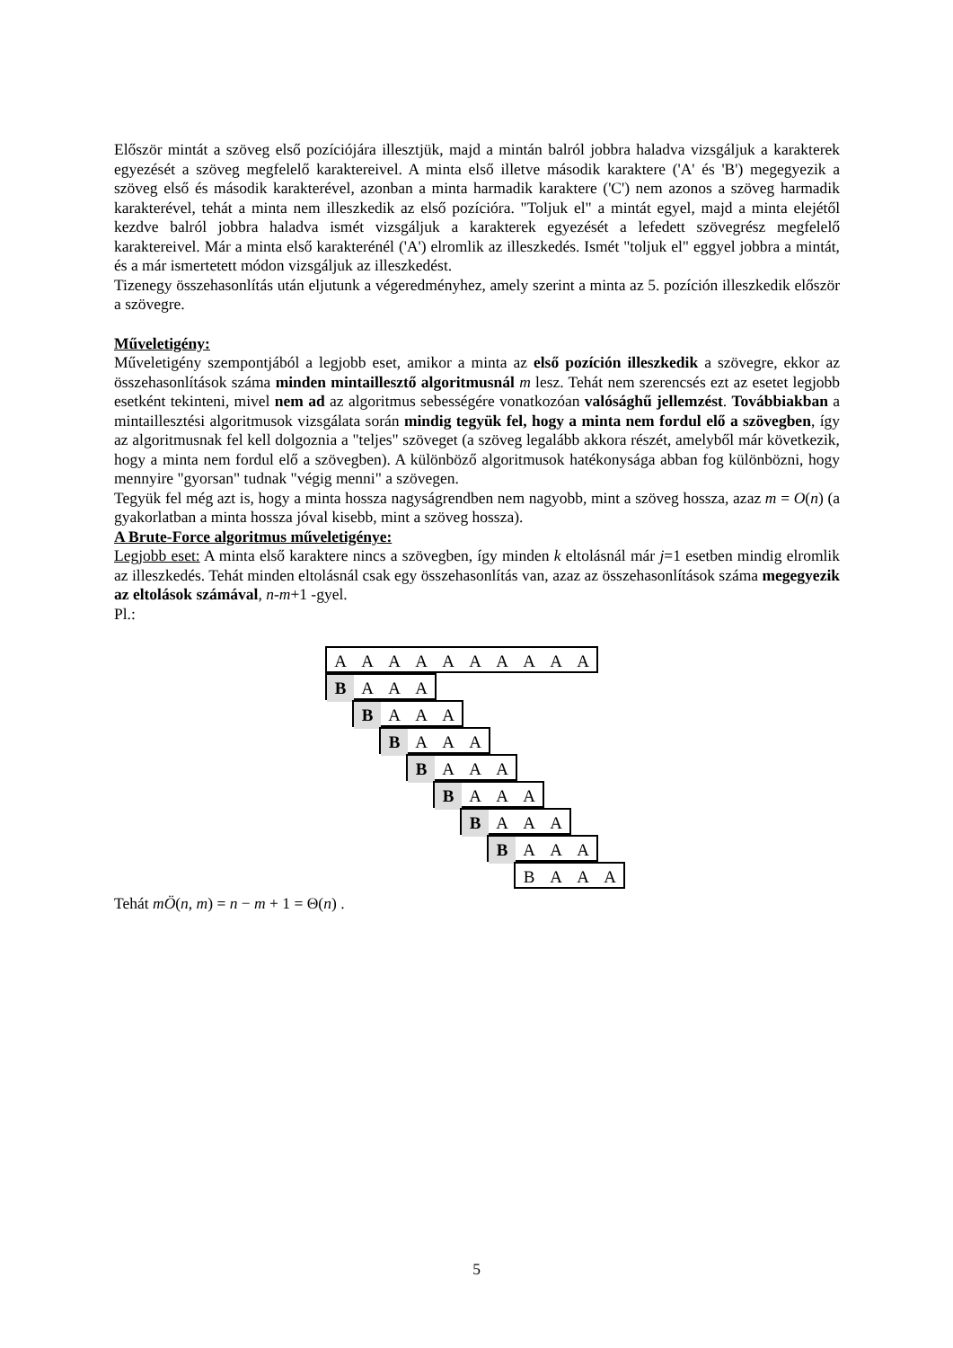Először mintát a szöveg első pozíciójára illesztjük, majd a mintán balról jobbra haladva vizsgáljuk a karakterek egyezését a szöveg megfelelő karaktereivel. A minta első illetve második karaktere ('A' és 'B') megegyezik a szöveg első és második karakterével, azonban a minta harmadik karaktere ('C') nem azonos a szöveg harmadik karakterével, tehát a minta nem illeszkedik az első pozícióra. "Toljuk el" a mintát egyel, majd a minta elejétől kezdve balról jobbra haladva ismét vizsgáljuk a karakterek egyezését a lefedett szövegrész megfelelő karaktereivel. Már a minta első karakterénél ('A') elromlik az illeszkedés. Ismét "toljuk el" eggyel jobbra a mintát, és a már ismertetett módon vizsgáljuk az illeszkedést.
Tizenegy összehasonlítás után eljutunk a végeredményhez, amely szerint a minta az 5. pozíción illeszkedik először a szövegre.
Műveletigény:
Műveletigény szempontjából a legjobb eset, amikor a minta az első pozíción illeszkedik a szövegre, ekkor az összehasonlítások száma minden mintaillesztő algoritmusnál m lesz. Tehát nem szerencsés ezt az esetet legjobb esetként tekinteni, mivel nem ad az algoritmus sebességére vonatkozóan valósághű jellemzést. Továbbiakban a mintaillesztési algoritmusok vizsgálata során mindig tegyük fel, hogy a minta nem fordul elő a szövegben, így az algoritmusnak fel kell dolgoznia a "teljes" szöveget (a szöveg legalább akkora részét, amelyből már következik, hogy a minta nem fordul elő a szövegben). A különböző algoritmusok hatékonysága abban fog különbözni, hogy mennyire "gyorsan" tudnak "végig menni" a szövegen.
Tegyük fel még azt is, hogy a minta hossza nagyságrendben nem nagyobb, mint a szöveg hossza, azaz m = O(n) (a gyakorlatban a minta hossza jóval kisebb, mint a szöveg hossza).
A Brute-Force algoritmus műveletigénye:
Legjobb eset: A minta első karaktere nincs a szövegben, így minden k eltolásnál már j=1 esetben mindig elromlik az illeszkedés. Tehát minden eltolásnál csak egy összehasonlítás van, azaz az összehasonlítások száma megegyezik az eltolások számával, n-m+1 -gyel.
Pl.:
A A A A A A A A A A
B A A A
B A A A
B A A A
B A A A
B A A A
B A A A
B A A A
B A A A
Tehát mÖ(n, m) = n − m + 1 = Θ(n) .
5